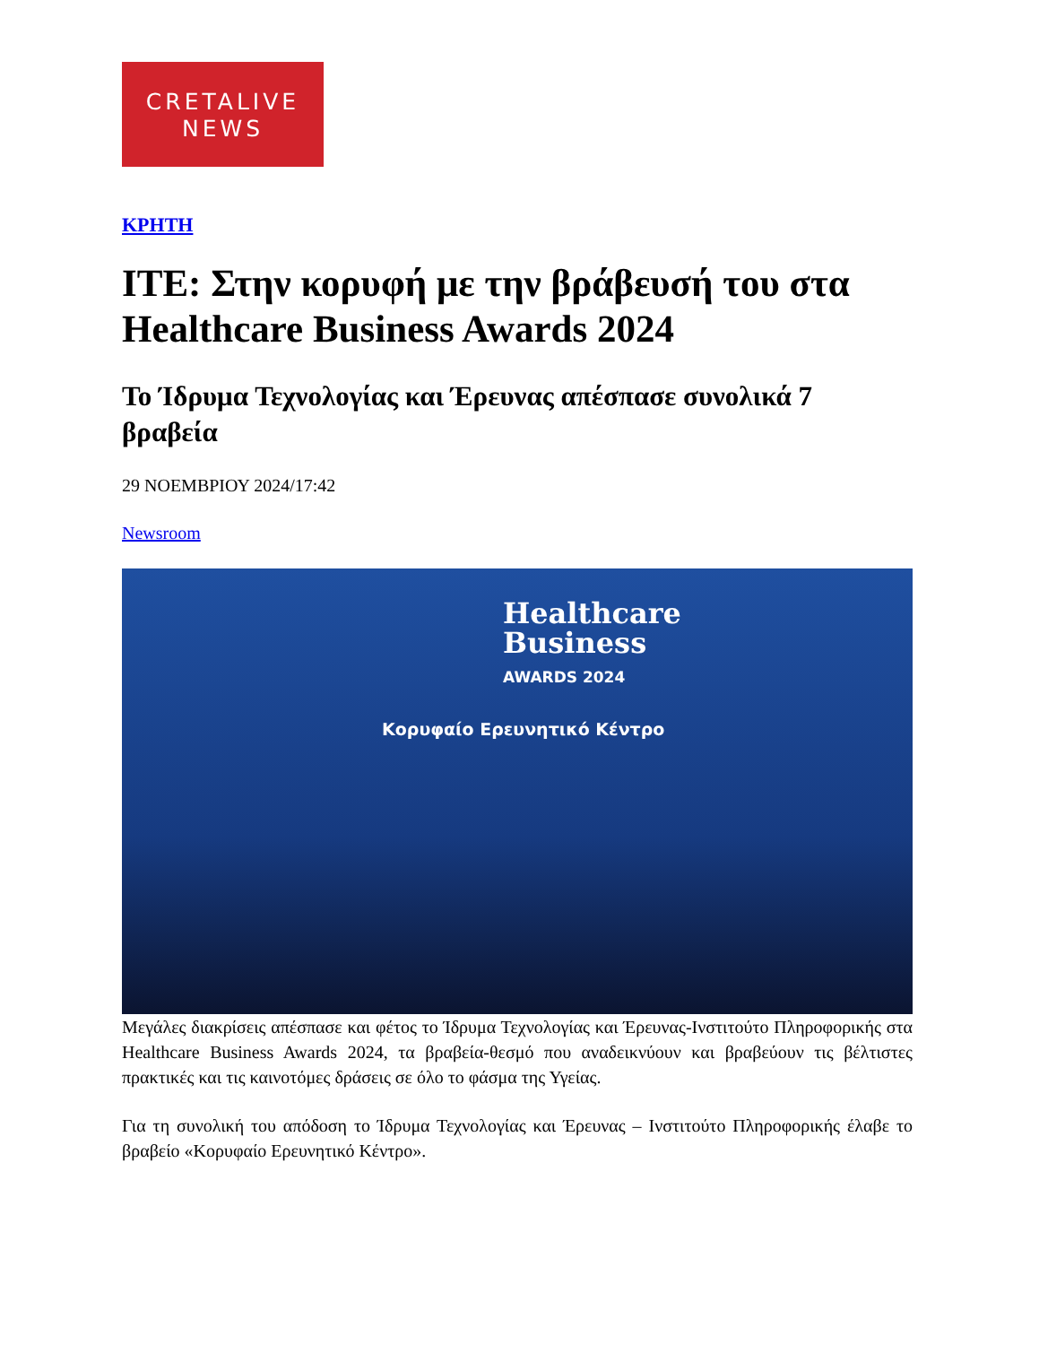CRETALIVE
NEWS
ΚΡΗΤΗ
ΙΤΕ: Στην κορυφή με την βράβευσή του στα Healthcare Business Awards 2024
Το Ίδρυμα Τεχνολογίας και Έρευνας απέσπασε συνολικά 7 βραβεία
29 ΝΟΕΜΒΡΙΟΥ 2024/17:42
Newsroom
Healthcare
Business
AWARDS 2024
Κορυφαίο Ερευνητικό Κέντρο
Μεγάλες διακρίσεις απέσπασε και φέτος το Ίδρυμα Τεχνολογίας και Έρευνας-Ινστιτούτο Πληροφορικής στα Healthcare Business Awards 2024, τα βραβεία-θεσμό που αναδεικνύουν και βραβεύουν τις βέλτιστες πρακτικές και τις καινοτόμες δράσεις σε όλο το φάσμα της Υγείας.
Για τη συνολική του απόδοση το Ίδρυμα Τεχνολογίας και Έρευνας – Ινστιτούτο Πληροφορικής έλαβε το βραβείο «Κορυφαίο Ερευνητικό Κέντρο».